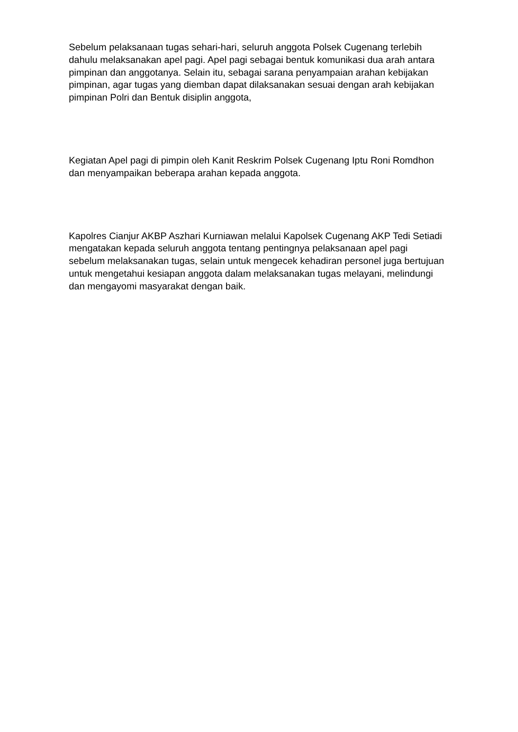Sebelum pelaksanaan tugas sehari-hari, seluruh anggota Polsek Cugenang terlebih dahulu melaksanakan apel pagi. Apel pagi sebagai bentuk komunikasi dua arah antara pimpinan dan anggotanya. Selain itu, sebagai sarana penyampaian arahan kebijakan pimpinan, agar tugas yang diemban dapat dilaksanakan sesuai dengan arah kebijakan pimpinan Polri dan Bentuk disiplin anggota,
Kegiatan Apel pagi di pimpin oleh Kanit Reskrim Polsek Cugenang Iptu Roni Romdhon dan menyampaikan beberapa arahan kepada anggota.
Kapolres Cianjur AKBP Aszhari Kurniawan melalui Kapolsek Cugenang AKP Tedi Setiadi mengatakan kepada seluruh anggota tentang pentingnya pelaksanaan apel pagi sebelum melaksanakan tugas, selain untuk mengecek kehadiran personel juga bertujuan untuk mengetahui kesiapan anggota dalam melaksanakan tugas melayani, melindungi dan mengayomi masyarakat dengan baik.